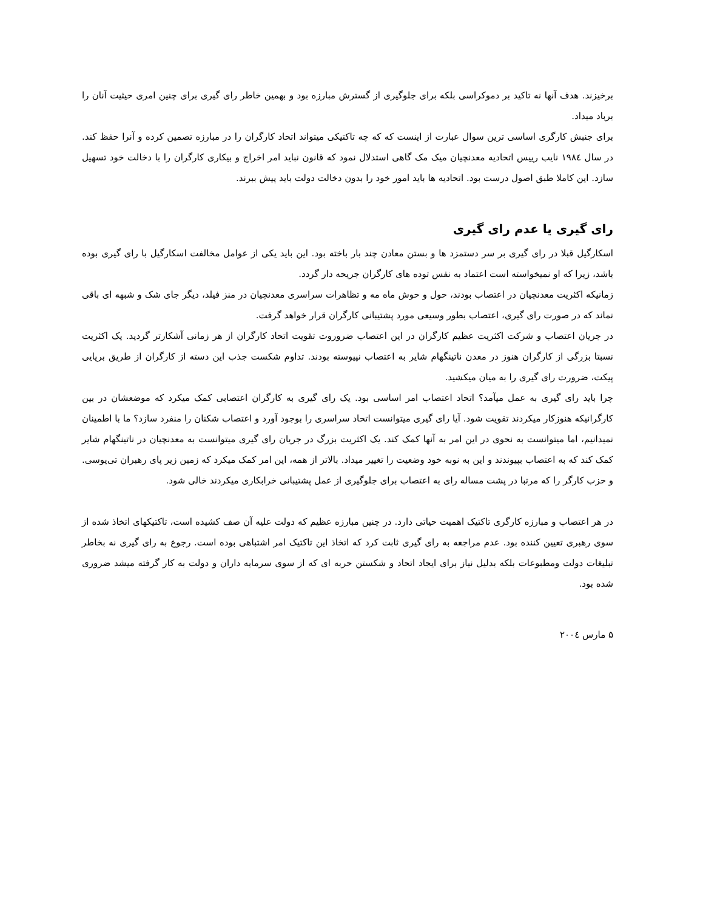برخیزند. هدف آنها نه تاکید بر دموکراسی بلکه برای جلوگیری از گسترش مبارزه بود و بهمین خاطر رای گیری برای چنین امری حیثیت آنان را برباد میداد.
برای جنبش کارگری اساسی ترین سوال عبارت از اینست که که چه تاکتیکی میتواند اتحاد کارگران را در مبارزه تصمین کرده و آنرا حفظ کند. در سال ۱۹۸٤ نایب رییس اتحادیه معدنچیان میک مک گاهی استدلال نمود که قانون نباید امر اخراج و بیکاری کارگران را با دخالت خود تسهیل سازد. این کاملا طبق اصول درست بود. اتحادیه ها باید امور خود را بدون دخالت دولت باید پیش ببرند.
رای گیری یا عدم رای گیری
اسکارگیل قبلا در رای گیری بر سر دستمزد ها و بستن معادن چند بار باخته بود. این باید یکی از عوامل مخالفت اسکارگیل با رای گیری بوده باشد، زیرا که او نمیخواسته است اعتماد به نفس توده های کارگران جریحه دار گردد.
زمانیکه اکثریت معدنچیان در اعتصاب بودند، حول و حوش ماه مه و تظاهرات سراسری معدنچیان در منز فیلد، دیگر جای شک و شبهه ای باقی نماند که در صورت رای گیری، اعتصاب بطور وسیعی مورد پشتیبانی کارگران قرار خواهد گرفت.
در جریان اعتصاب و شرکت اکثریت عظیم کارگران در این اعتصاب ضروروت تقویت اتحاد کارگران از هر زمانی آشکارتر گردید. یک اکثریت نسبتا بزرگی از کارگران هنوز در معدن ناتینگهام شایر به اعتصاب نپیوسته بودند. تداوم شکست جذب این دسته از کارگران از طریق برپایی پیکت، ضرورت رای گیری را به میان میکشید.
چرا باید رای گیری به عمل میآمد؟ اتحاد اعتصاب امر اساسی بود. یک رای گیری به کارگران اعتصابی کمک میکرد که موضعشان در بین کارگرانیکه هنوزکار میکردند تقویت شود. آیا رای گیری میتوانست اتحاد سراسری را بوجود آورد و اعتصاب شکنان را منفرد سازد؟ ما با اطمینان نمیدانیم، اما میتوانست به نحوی در این امر به آنها کمک کند. یک اکثریت بزرگ در جریان رای گیری میتوانست به معدنچیان در ناتینگهام شایر کمک کند که به اعتصاب بپیوندند و این به نوبه خود وضعیت را تغییر میداد. بالاتر از همه، این امر کمک میکرد که زمین زیر پای رهبران تی‌یو‌سی. و حزب کارگر را که مرتبا در پشت مساله رای به اعتصاب برای جلوگیری از عمل پشتیبانی خرابکاری میکردند خالی شود.
در هر اعتصاب و مبارزه کارگری تاکتیک اهمیت حیاتی دارد. در چنین مبارزه عظیم که دولت علیه آن صف کشیده است، تاکتیکهای اتخاذ شده از سوی رهبری تعیین کننده بود. عدم مراجعه به رای گیری ثابت کرد که اتخاذ این تاکتیک امر اشتباهی بوده است. رجوع به رای گیری نه بخاطر تبلیغات دولت ومطبوعات بلکه بدلیل نیاز برای ایجاد اتحاد و شکستن حربه ای که از سوی سرمایه داران و دولت به کار گرفته میشد ضروری شده بود.
۵ مارس ۲۰۰٤